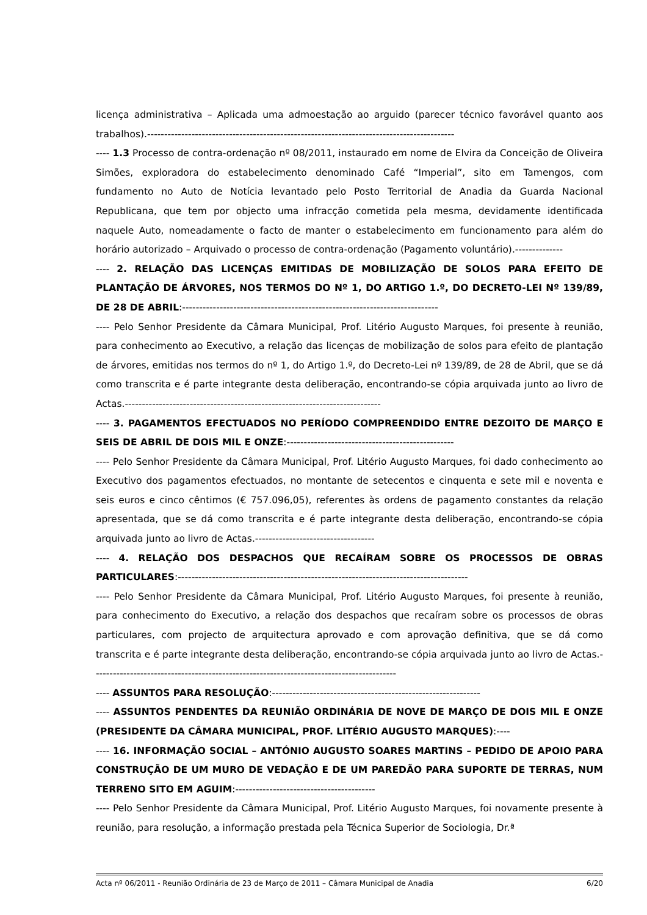licença administrativa – Aplicada uma admoestação ao arguido (parecer técnico favorável quanto aos trabalhos).------------------------------------------------------------------------------------------
---- 1.3 Processo de contra-ordenação nº 08/2011, instaurado em nome de Elvira da Conceição de Oliveira Simões, exploradora do estabelecimento denominado Café “Imperial”, sito em Tamengos, com fundamento no Auto de Notícia levantado pelo Posto Territorial de Anadia da Guarda Nacional Republicana, que tem por objecto uma infracção cometida pela mesma, devidamente identificada naquele Auto, nomeadamente o facto de manter o estabelecimento em funcionamento para além do horário autorizado – Arquivado o processo de contra-ordenação (Pagamento voluntário).--------------
---- 2. RELAÇÃO DAS LICENÇAS EMITIDAS DE MOBILIZAÇÃO DE SOLOS PARA EFEITO DE PLANTAÇÃO DE ÁRVORES, NOS TERMOS DO Nº 1, DO ARTIGO 1.º, DO DECRETO-LEI Nº 139/89, DE 28 DE ABRIL:---------------------------------------------------------------------------
---- Pelo Senhor Presidente da Câmara Municipal, Prof. Litério Augusto Marques, foi presente à reunião, para conhecimento ao Executivo, a relação das licenças de mobilização de solos para efeito de plantação de árvores, emitidas nos termos do nº 1, do Artigo 1.º, do Decreto-Lei nº 139/89, de 28 de Abril, que se dá como transcrita e é parte integrante desta deliberação, encontrando-se cópia arquivada junto ao livro de Actas.---------------------------------------------------------------------------
---- 3. PAGAMENTOS EFECTUADOS NO PERÍODO COMPREENDIDO ENTRE DEZOITO DE MARÇO E SEIS DE ABRIL DE DOIS MIL E ONZE:-------------------------------------------------
---- Pelo Senhor Presidente da Câmara Municipal, Prof. Litério Augusto Marques, foi dado conhecimento ao Executivo dos pagamentos efectuados, no montante de setecentos e cinquenta e sete mil e noventa e seis euros e cinco cêntimos (€ 757.096,05), referentes às ordens de pagamento constantes da relação apresentada, que se dá como transcrita e é parte integrante desta deliberação, encontrando-se cópia arquivada junto ao livro de Actas.-----------------------------------
---- 4. RELAÇÃO DOS DESPACHOS QUE RECAÍRAM SOBRE OS PROCESSOS DE OBRAS PARTICULARES:-------------------------------------------------------------------------------------
---- Pelo Senhor Presidente da Câmara Municipal, Prof. Litério Augusto Marques, foi presente à reunião, para conhecimento do Executivo, a relação dos despachos que recaíram sobre os processos de obras particulares, com projecto de arquitectura aprovado e com aprovação definitiva, que se dá como transcrita e é parte integrante desta deliberação, encontrando-se cópia arquivada junto ao livro de Actas.-----------------------------------------------------------------------------------------
---- ASSUNTOS PARA RESOLUÇÃO:-------------------------------------------------------------
---- ASSUNTOS PENDENTES DA REUNIÃO ORDINÁRIA DE NOVE DE MARÇO DE DOIS MIL E ONZE (PRESIDENTE DA CÂMARA MUNICIPAL, PROF. LITÉRIO AUGUSTO MARQUES):----
---- 16. INFORMAÇÃO SOCIAL – ANTÓNIO AUGUSTO SOARES MARTINS – PEDIDO DE APOIO PARA CONSTRUÇÃO DE UM MURO DE VEDAÇÃO E DE UM PAREDÃO PARA SUPORTE DE TERRAS, NUM TERRENO SITO EM AGUIM:-----------------------------------------
---- Pelo Senhor Presidente da Câmara Municipal, Prof. Litério Augusto Marques, foi novamente presente à reunião, para resolução, a informação prestada pela Técnica Superior de Sociologia, Dr.ª
Acta nº 06/2011 - Reunião Ordinária de 23 de Março de 2011 – Câmara Municipal de Anadia 6/20